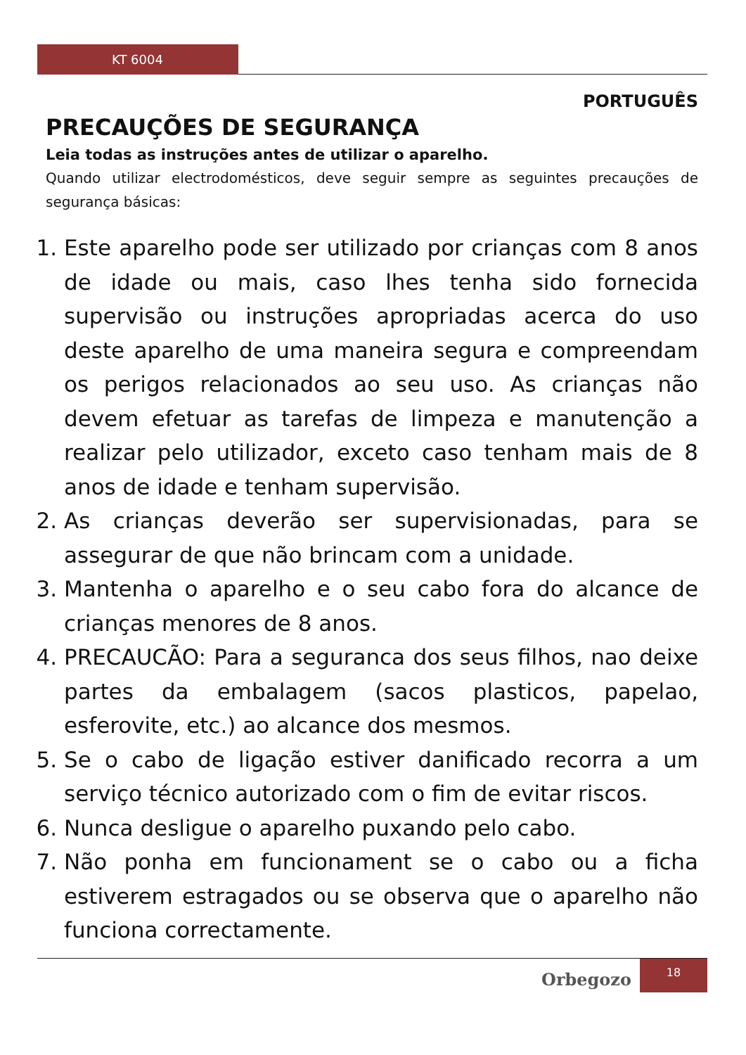KT 6004
PORTUGUÊS
PRECAUÇÕES DE SEGURANÇA
Leia todas as instruções antes de utilizar o aparelho.
Quando utilizar electrodomésticos, deve seguir sempre as seguintes precauções de segurança básicas:
1. Este aparelho pode ser utilizado por crianças com 8 anos de idade ou mais, caso lhes tenha sido fornecida supervisão ou instruções apropriadas acerca do uso deste aparelho de uma maneira segura e compreendam os perigos relacionados ao seu uso. As crianças não devem efetuar as tarefas de limpeza e manutenção a realizar pelo utilizador, exceto caso tenham mais de 8 anos de idade e tenham supervisão.
2. As crianças deverão ser supervisionadas, para se assegurar de que não brincam com a unidade.
3. Mantenha o aparelho e o seu cabo fora do alcance de crianças menores de 8 anos.
4. PRECAUCÃO: Para a seguranca dos seus filhos, nao deixe partes da embalagem (sacos plasticos, papelao, esferovite, etc.) ao alcance dos mesmos.
5. Se o cabo de ligação estiver danificado recorra a um serviço técnico autorizado com o fim de evitar riscos.
6. Nunca desligue o aparelho puxando pelo cabo.
7. Não ponha em funcionament se o cabo ou a ficha estiverem estragados ou se observa que o aparelho não funciona correctamente.
Orbegozo
18